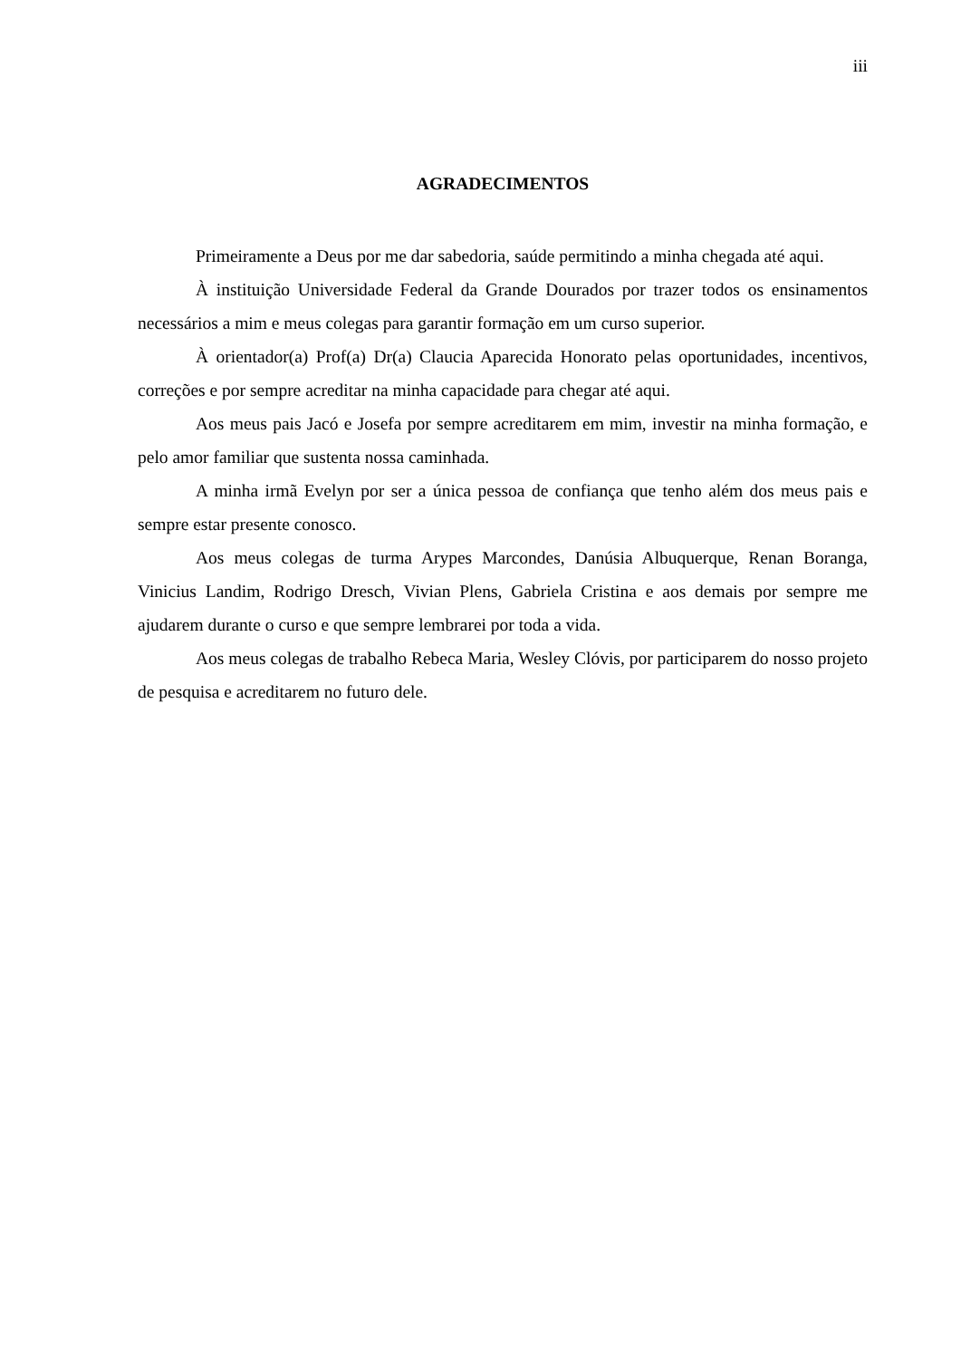iii
AGRADECIMENTOS
Primeiramente a Deus por me dar sabedoria, saúde permitindo a minha chegada até aqui.
À instituição Universidade Federal da Grande Dourados por trazer todos os ensinamentos necessários a mim e meus colegas para garantir formação em um curso superior.
À orientador(a) Prof(a) Dr(a) Claucia Aparecida Honorato pelas oportunidades, incentivos, correções e por sempre acreditar na minha capacidade para chegar até aqui.
Aos meus pais Jacó e Josefa por sempre acreditarem em mim, investir na minha formação, e pelo amor familiar que sustenta nossa caminhada.
A minha irmã Evelyn por ser a única pessoa de confiança que tenho além dos meus pais e sempre estar presente conosco.
Aos meus colegas de turma Arypes Marcondes, Danúsia Albuquerque, Renan Boranga, Vinicius Landim, Rodrigo Dresch, Vivian Plens, Gabriela Cristina e aos demais por sempre me ajudarem durante o curso e que sempre lembrarei por toda a vida.
Aos meus colegas de trabalho Rebeca Maria, Wesley Clóvis, por participarem do nosso projeto de pesquisa e acreditarem no futuro dele.